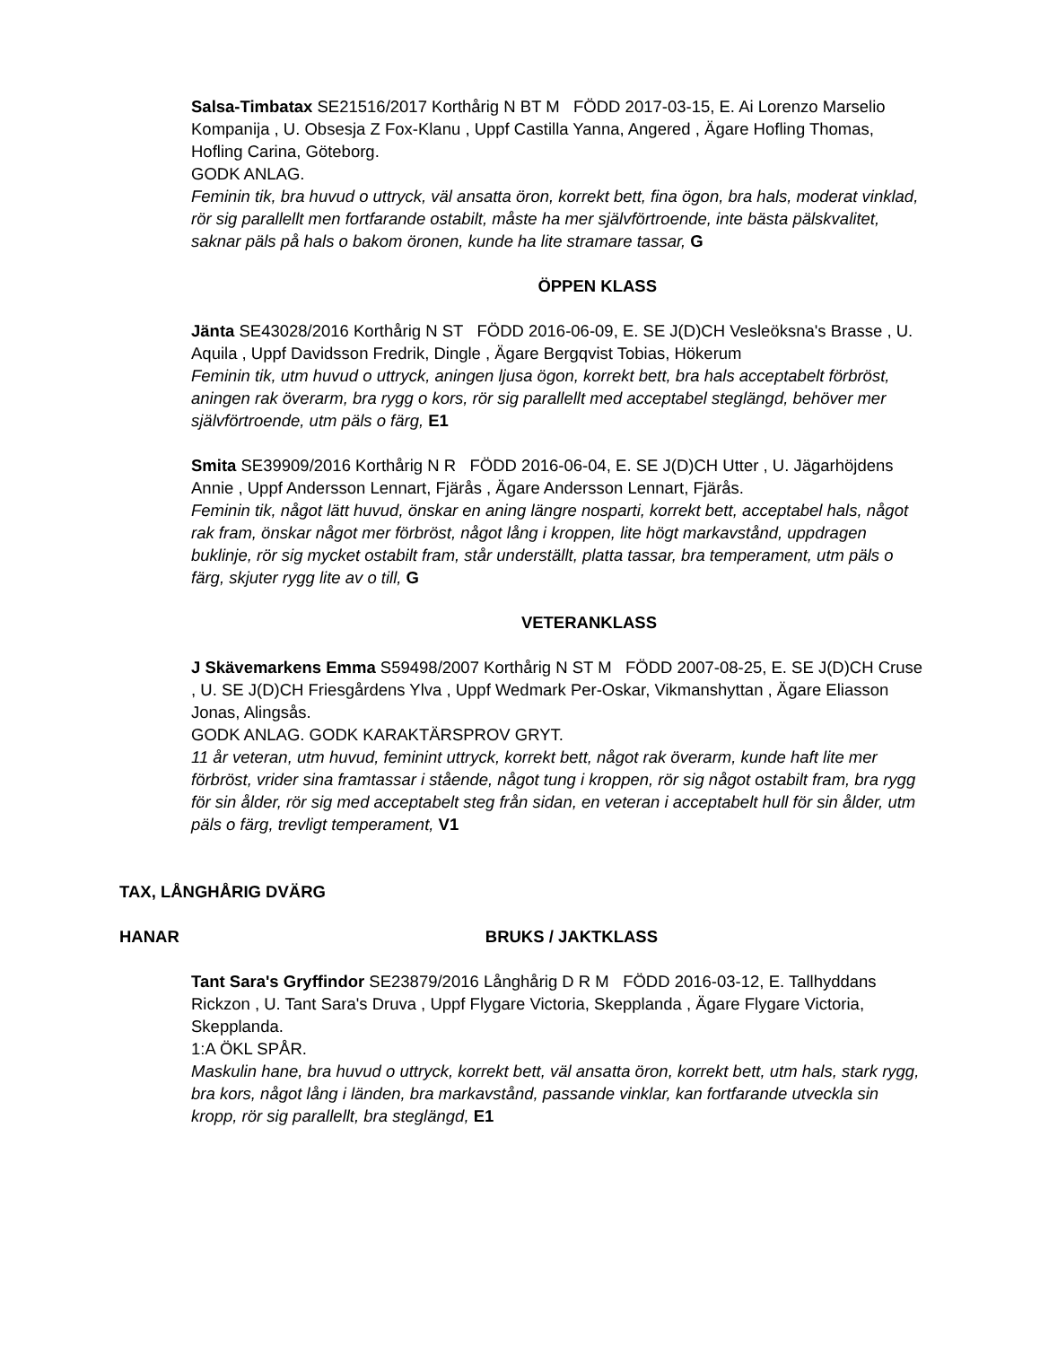Salsa-Timbatax SE21516/2017 Korthårig N BT M FÖDD 2017-03-15, E. Ai Lorenzo Marselio Kompanija , U. Obsesja Z Fox-Klanu , Uppf Castilla Yanna, Angered , Ägare Hofling Thomas, Hofling Carina, Göteborg.
GODK ANLAG.
Feminin tik, bra huvud o uttryck, väl ansatta öron, korrekt bett, fina ögon, bra hals, moderat vinklad, rör sig parallellt men fortfarande ostabilt, måste ha mer självförtroende, inte bästa pälskvalitet, saknar päls på hals o bakom öronen, kunde ha lite stramare tassar, G
ÖPPEN KLASS
Jänta SE43028/2016 Korthårig N ST FÖDD 2016-06-09, E. SE J(D)CH Vesleöksna's Brasse , U. Aquila , Uppf Davidsson Fredrik, Dingle , Ägare Bergqvist Tobias, Hökerum
Feminin tik, utm huvud o uttryck, aningen ljusa ögon, korrekt bett, bra hals acceptabelt förbröst, aningen rak överarm, bra rygg o kors, rör sig parallellt med acceptabel steglängd, behöver mer självförtroende, utm päls o färg, E1
Smita SE39909/2016 Korthårig N R FÖDD 2016-06-04, E. SE J(D)CH Utter , U. Jägarhöjdens Annie , Uppf Andersson Lennart, Fjärås , Ägare Andersson Lennart, Fjärås.
Feminin tik, något lätt huvud, önskar en aning längre nosparti, korrekt bett, acceptabel hals, något rak fram, önskar något mer förbröst, något lång i kroppen, lite högt markavstånd, uppdragen buklinje, rör sig mycket ostabilt fram, står underställt, platta tassar, bra temperament, utm päls o färg, skjuter rygg lite av o till, G
VETERANKLASS
J Skävemarkens Emma S59498/2007 Korthårig N ST M FÖDD 2007-08-25, E. SE J(D)CH Cruse , U. SE J(D)CH Friesgårdens Ylva , Uppf Wedmark Per-Oskar, Vikmanshyttan , Ägare Eliasson Jonas, Alingsås.
GODK ANLAG. GODK KARAKTÄRSPROV GRYT.
11 år veteran, utm huvud, feminint uttryck, korrekt bett, något rak överarm, kunde haft lite mer förbröst, vrider sina framtassar i stående, något tung i kroppen, rör sig något ostabilt fram, bra rygg för sin ålder, rör sig med acceptabelt steg från sidan, en veteran i acceptabelt hull för sin ålder, utm päls o färg, trevligt temperament, V1
TAX, LÅNGHÅRIG DVÄRG
HANAR BRUKS / JAKTKLASS
Tant Sara's Gryffindor SE23879/2016 Långhårig D R M FÖDD 2016-03-12, E. Tallhyddans Rickzon , U. Tant Sara's Druva , Uppf Flygare Victoria, Skepplanda , Ägare Flygare Victoria, Skepplanda.
1:A ÖKL SPÅR.
Maskulin hane, bra huvud o uttryck, korrekt bett, väl ansatta öron, korrekt bett, utm hals, stark rygg, bra kors, något lång i länden, bra markavstånd, passande vinklar, kan fortfarande utveckla sin kropp, rör sig parallellt, bra steglängd, E1